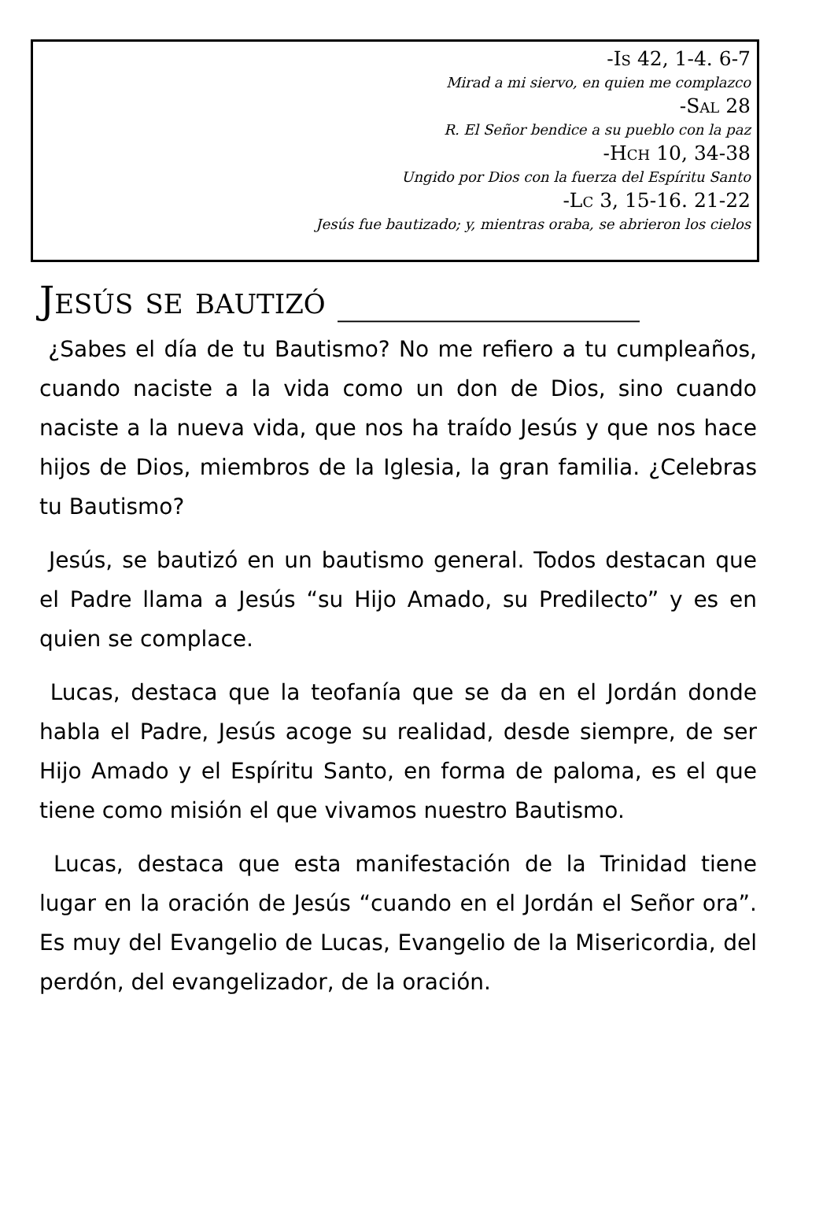-Is 42, 1-4. 6-7
Mirad a mi siervo, en quien me complazco
-Sal 28
R. El Señor bendice a su pueblo con la paz
-Hch 10, 34-38
Ungido por Dios con la fuerza del Espíritu Santo
-Lc 3, 15-16. 21-22
Jesús fue bautizado; y, mientras oraba, se abrieron los cielos
Jesús se bautizó ________________
¿Sabes el día de tu Bautismo? No me refiero a tu cumpleaños, cuando naciste a la vida como un don de Dios, sino cuando naciste a la nueva vida, que nos ha traído Jesús y que nos hace hijos de Dios, miembros de la Iglesia, la gran familia. ¿Celebras tu Bautismo?
Jesús, se bautizó en un bautismo general. Todos destacan que el Padre llama a Jesús “su Hijo Amado, su Predilecto” y es en quien se complace.
Lucas, destaca que la teofanía que se da en el Jordán donde habla el Padre, Jesús acoge su realidad, desde siempre, de ser Hijo Amado y el Espíritu Santo, en forma de paloma, es el que tiene como misión el que vivamos nuestro Bautismo.
Lucas, destaca que esta manifestación de la Trinidad tiene lugar en la oración de Jesús “cuando en el Jordán el Señor ora”. Es muy del Evangelio de Lucas, Evangelio de la Misericordia, del perdón, del evangelizador, de la oración.